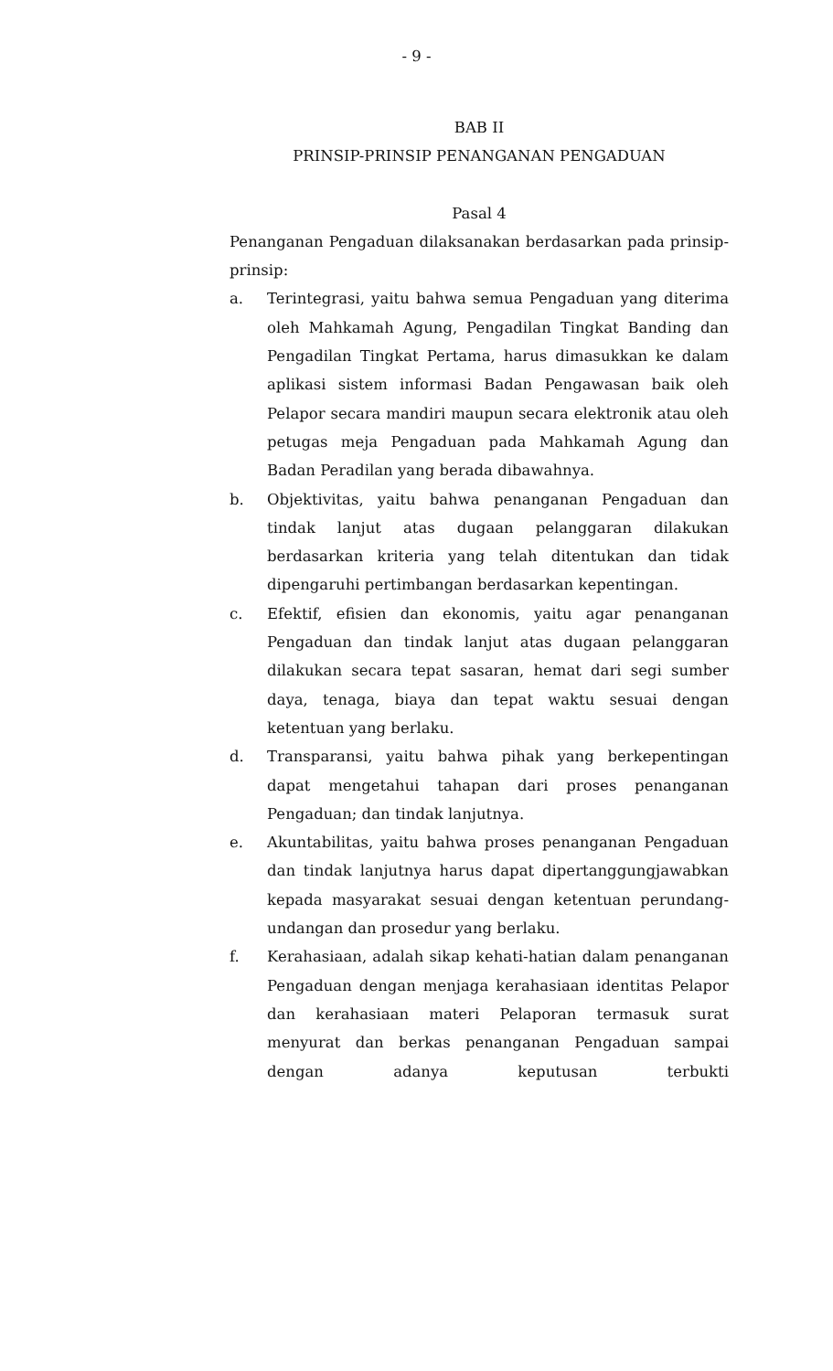- 9 -
BAB II
PRINSIP-PRINSIP PENANGANAN PENGADUAN
Pasal 4
Penanganan Pengaduan dilaksanakan berdasarkan pada prinsip-prinsip:
a. Terintegrasi, yaitu bahwa semua Pengaduan yang diterima oleh Mahkamah Agung, Pengadilan Tingkat Banding dan Pengadilan Tingkat Pertama, harus dimasukkan ke dalam aplikasi sistem informasi Badan Pengawasan baik oleh Pelapor secara mandiri maupun secara elektronik atau oleh petugas meja Pengaduan pada Mahkamah Agung dan Badan Peradilan yang berada dibawahnya.
b. Objektivitas, yaitu bahwa penanganan Pengaduan dan tindak lanjut atas dugaan pelanggaran dilakukan berdasarkan kriteria yang telah ditentukan dan tidak dipengaruhi pertimbangan berdasarkan kepentingan.
c. Efektif, efisien dan ekonomis, yaitu agar penanganan Pengaduan dan tindak lanjut atas dugaan pelanggaran dilakukan secara tepat sasaran, hemat dari segi sumber daya, tenaga, biaya dan tepat waktu sesuai dengan ketentuan yang berlaku.
d. Transparansi, yaitu bahwa pihak yang berkepentingan dapat mengetahui tahapan dari proses penanganan Pengaduan; dan tindak lanjutnya.
e. Akuntabilitas, yaitu bahwa proses penanganan Pengaduan dan tindak lanjutnya harus dapat dipertanggungjawabkan kepada masyarakat sesuai dengan ketentuan perundang-undangan dan prosedur yang berlaku.
f. Kerahasiaan, adalah sikap kehati-hatian dalam penanganan Pengaduan dengan menjaga kerahasiaan identitas Pelapor dan kerahasiaan materi Pelaporan termasuk surat menyurat dan berkas penanganan Pengaduan sampai dengan adanya keputusan terbukti